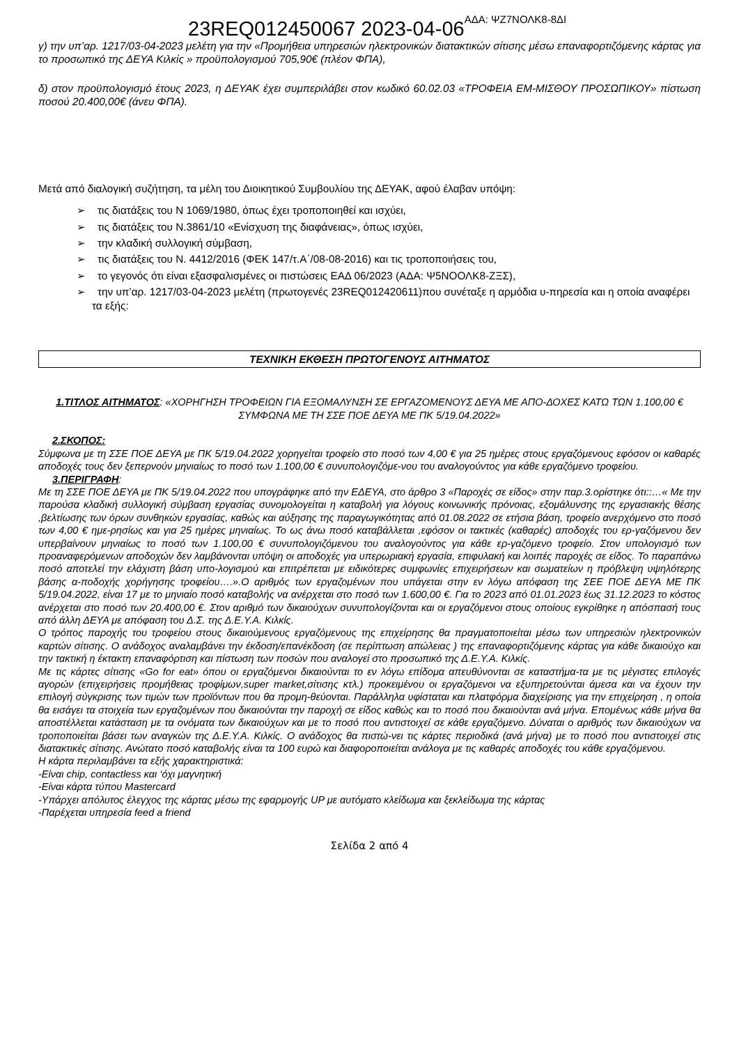23REQ012450067 2023-04-06<sup>ΑΔΑ: ΨΖ7ΝΟΛΚ8-8ΔΙ</sup>
γ) την υπ’αρ. 1217/03-04-2023 μελέτη για την «Προμήθεια υπηρεσιών ηλεκτρονικών διατακτικών σίτισης μέσω επαναφορτιζόμενης κάρτας για το προσωπικό της ΔΕΥΑ Κιλκίς » προϋπολογισμού 705,90€ (πλέον ΦΠΑ),
δ) στον προϋπολογισμό έτους 2023, η ΔΕΥΑΚ έχει συμπεριλάβει στον κωδικό 60.02.03 «ΤΡΟΦΕΙΑ ΕΜ-ΜΙΣΘΟΥ ΠΡΟΣΩΠΙΚΟΥ» πίστωση ποσού 20.400,00€ (άνευ ΦΠΑ).
Μετά από διαλογική συζήτηση, τα μέλη του Διοικητικού Συμβουλίου της ΔΕΥΑΚ, αφού έλαβαν υπόψη:
➢ τις διατάξεις του Ν 1069/1980, όπως έχει τροποποιηθεί και ισχύει,
➢ τις διατάξεις του Ν.3861/10 «Ενίσχυση της διαφάνειας», όπως ισχύει,
➢ την κλαδική συλλογική σύμβαση,
➢ τις διατάξεις του Ν. 4412/2016 (ΦΕΚ 147/τ.Α΄/08-08-2016) και τις τροποποιήσεις του,
➢ το γεγονός ότι είναι εξασφαλισμένες οι πιστώσεις ΕΑΔ 06/2023 (ΑΔΑ: Ψ5ΝΟΟΛΚ8-ΖΞΣ),
➢ την υπ’αρ. 1217/03-04-2023 μελέτη (πρωτογενές 23REQ012420611)που συνέταξε η αρμόδια υ-πηρεσία και η οποία αναφέρει τα εξής:
ΤΕΧΝΙΚΗ ΕΚΘΕΣΗ ΠΡΩΤΟΓΕΝΟΥΣ ΑΙΤΗΜΑΤΟΣ
1.ΤΙΤΛΟΣ ΑΙΤΗΜΑΤΟΣ: «ΧΟΡΗΓΗΣΗ ΤΡΟΦΕΙΩΝ ΓΙΑ ΕΞΟΜΑΛΥΝΣΗ ΣΕ ΕΡΓΑΖΟΜΕΝΟΥΣ ΔΕΥΑ ΜΕ ΑΠΟ-ΔΟΧΕΣ ΚΑΤΩ ΤΩΝ 1.100,00 € ΣΥΜΦΩΝΑ ΜΕ ΤΗ ΣΣΕ ΠΟΕ ΔΕΥΑ ΜΕ ΠΚ 5/19.04.2022»
2.ΣΚΟΠΟΣ:
Σύμφωνα με τη ΣΣΕ ΠΟΕ ΔΕΥΑ με ΠΚ 5/19.04.2022 χορηγείται τροφείο στο ποσό των 4,00 € για 25 ημέρες στους εργαζόμενους εφόσον οι καθαρές αποδοχές τους δεν ξεπερνούν μηνιαίως το ποσό των 1.100,00 € συνυπολογιζόμε-νου του αναλογούντος για κάθε εργαζόμενο τροφείου.
3.ΠΕΡΙΓΡΑΦΗ:
Με τη ΣΣΕ ΠΟΕ ΔΕΥΑ με ΠΚ 5/19.04.2022 που υπογράφηκε από την ΕΔΕΥΑ, στο άρθρο 3 «Παροχές σε είδος» στην παρ.3.ορίστηκε ότι::…« Με την παρούσα κλαδική συλλογική σύμβαση εργασίας συνομολογείται η καταβολή για λόγους κοινωνικής πρόνοιας, εξομάλυνσης της εργασιακής θέσης ,βελτίωσης των όρων συνθηκών εργασίας, καθώς και αύξησης της παραγωγικότητας από 01.08.2022 σε ετήσια βάση, τροφείο ανερχόμενο στο ποσό των 4,00 € ημε-ρησίως και για 25 ημέρες μηνιαίως. Το ως άνω ποσό καταβάλλεται ,εφόσον οι τακτικές (καθαρές) αποδοχές του ερ-γαζόμενου δεν υπερβαίνουν μηνιαίως το ποσό των 1.100,00 € συνυπολογιζόμενου του αναλογούντος για κάθε ερ-γαζόμενο τροφείο. Στον υπολογισμό των προαναφερόμενων αποδοχών δεν λαμβάνονται υπόψη οι αποδοχές για υπερωριακή εργασία, επιφυλακή και λοιπές παροχές σε είδος. Το παραπάνω ποσό αποτελεί την ελάχιστη βάση υπο-λογισμού και επιτρέπεται με ειδικότερες συμφωνίες επιχειρήσεων και σωματείων η πρόβλεψη υψηλότερης βάσης α-ποδοχής χορήγησης τροφείου….».Ο αριθμός των εργαζομένων που υπάγεται στην εν λόγω απόφαση της ΣΕΕ ΠΟΕ ΔΕΥΑ ΜΕ ΠΚ 5/19.04.2022, είναι 17 με το μηνιαίο ποσό καταβολής να ανέρχεται στο ποσό των 1.600,00 €. Για το 2023 από 01.01.2023 έως 31.12.2023 το κόστος ανέρχεται στο ποσό των 20.400,00 €. Στον αριθμό των δικαιούχων συνυπολογίζονται και οι εργαζόμενοι στους οποίους εγκρίθηκε η απόσπασή τους από άλλη ΔΕΥΑ με απόφαση του Δ.Σ. της Δ.Ε.Υ.Α. Κιλκίς.
Ο τρόπος παροχής του τροφείου στους δικαιούμενους εργαζόμενους της επιχείρησης θα πραγματοποιείται μέσω των υπηρεσιών ηλεκτρονικών καρτών σίτισης. Ο ανάδοχος αναλαμβάνει την έκδοση/επανέκδοση (σε περίπτωση απώλειας ) της επαναφορτιζόμενης κάρτας για κάθε δικαιούχο και την τακτική η έκτακτη επαναφόρτιση και πίστωση των ποσών που αναλογεί στο προσωπικό της Δ.Ε.Υ.Α. Κιλκίς.
Με τις κάρτες σίτισης «Go for eat» όπου οι εργαζόμενοι δικαιούνται το εν λόγω επίδομα απευθύνονται σε καταστήμα-τα με τις μέγιστες επιλογές αγορών (επιχειρήσεις προμήθειας τροφίμων,super market,σίτισης κτλ.) προκειμένου οι εργαζόμενοι να εξυπηρετούνται άμεσα και να έχουν την επιλογή σύγκρισης των τιμών των προϊόντων που θα προμη-θεύονται. Παράλληλα υφίσταται και πλατφόρμα διαχείρισης για την επιχείρηση , η οποία θα εισάγει τα στοιχεία των εργαζομένων που δικαιούνται την παροχή σε είδος καθώς και το ποσό που δικαιούνται ανά μήνα. Επομένως κάθε μήνα θα αποστέλλεται κατάσταση με τα ονόματα των δικαιούχων και με το ποσό που αντιστοιχεί σε κάθε εργαζόμενο. Δύναται ο αριθμός των δικαιούχων να τροποποιείται βάσει των αναγκών της Δ.Ε.Υ.Α. Κιλκίς. Ο ανάδοχος θα πιστώ-νει τις κάρτες περιοδικά (ανά μήνα) με το ποσό που αντιστοιχεί στις διατακτικές σίτισης. Ανώτατο ποσό καταβολής είναι τα 100 ευρώ και διαφοροποιείται ανάλογα με τις καθαρές αποδοχές του κάθε εργαζόμενου.
Η κάρτα περιλαμβάνει τα εξής χαρακτηριστικά:
-Είναι chip, contactless και ‘όχι μαγνητική
-Είναι κάρτα τύπου Mastercard
-Υπάρχει απόλυτος έλεγχος της κάρτας μέσω της εφαρμογής UP με αυτόματο κλείδωμα και ξεκλείδωμα της κάρτας
-Παρέχεται υπηρεσία feed a friend
Σελίδα 2 από 4